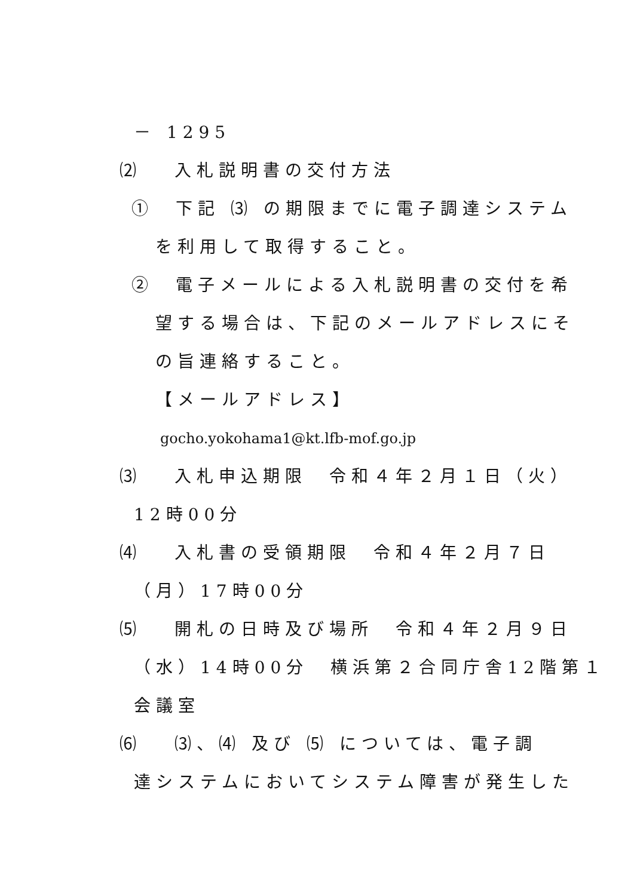－ 1295
⑵　 入札説明書の交付方法
①　下記 ⑶ の期限までに電子調達システム
を利用して取得すること。
②　電子メールによる入札説明書の交付を希
望する場合は、下記のメールアドレスにそ
の旨連絡すること。
【メールアドレス】
gocho.yokohama1@kt.lfb-mof.go.jp
⑶　 入札申込期限　令和４年２月１日（火）
12時00分
⑷　 入札書の受領期限　令和４年２月７日
（月）17時00分
⑸　 開札の日時及び場所　令和４年２月９日
（水）14時00分　横浜第２合同庁舎12階第１
会議室
⑹　 ⑶、⑷ 及び ⑸ については、電子調
達システムにおいてシステム障害が発生した